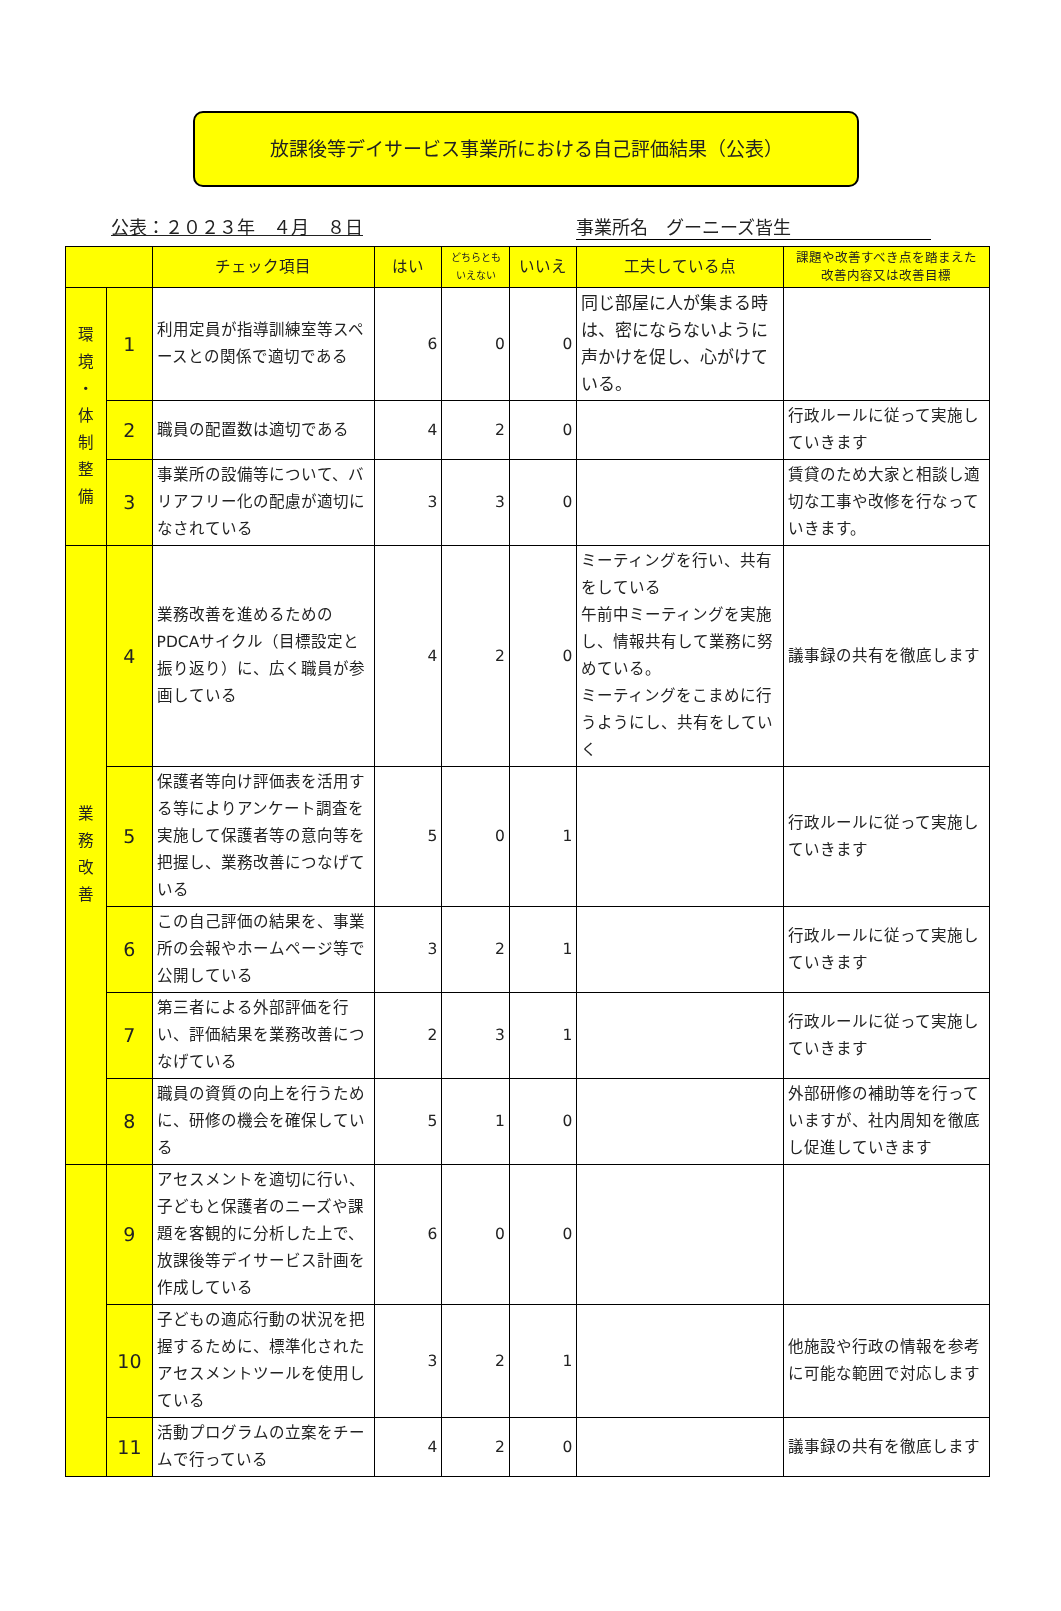放課後等デイサービス事業所における自己評価結果（公表）
公表：２０２３年　４月　８日 事業所名　グーニーズ皆生
| | | チェック項目 | はい | どちらとも いえない | いいえ | 工夫している点 | 課題や改善すべき点を踏まえた 改善内容又は改善目標 |
| --- | --- | --- | --- | --- | --- | --- | --- |
| 環 境 ・ 体 制 整 備 | 1 | 利用定員が指導訓練室等スペースとの関係で適切である | 6 | 0 | 0 | 同じ部屋に人が集まる時は、密にならないように声かけを促し、心がけている。 | |
| | 2 | 職員の配置数は適切である | 4 | 2 | 0 | | 行政ルールに従って実施していきます |
| | 3 | 事業所の設備等について、バリアフリー化の配慮が適切になされている | 3 | 3 | 0 | | 賃貸のため大家と相談し適切な工事や改修を行なっていきます。 |
| 業 務 改 善 | 4 | 業務改善を進めるためのPDCAサイクル（目標設定と振り返り）に、広く職員が参画している | 4 | 2 | 0 | ミーティングを行い、共有をしている 午前中ミーティングを実施し、情報共有して業務に努めている。 ミーティングをこまめに行うようにし、共有をしていく | 議事録の共有を徹底します |
| | 5 | 保護者等向け評価表を活用する等によりアンケート調査を実施して保護者等の意向等を把握し、業務改善につなげている | 5 | 0 | 1 | | 行政ルールに従って実施していきます |
| | 6 | この自己評価の結果を、事業所の会報やホームページ等で公開している | 3 | 2 | 1 | | 行政ルールに従って実施していきます |
| | 7 | 第三者による外部評価を行い、評価結果を業務改善につなげている | 2 | 3 | 1 | | 行政ルールに従って実施していきます |
| | 8 | 職員の資質の向上を行うために、研修の機会を確保している | 5 | 1 | 0 | | 外部研修の補助等を行っていますが、社内周知を徹底し促進していきます |
| | 9 | アセスメントを適切に行い、子どもと保護者のニーズや課題を客観的に分析した上で、放課後等デイサービス計画を作成している | 6 | 0 | 0 | | |
| | 10 | 子どもの適応行動の状況を把握するために、標準化されたアセスメントツールを使用している | 3 | 2 | 1 | | 他施設や行政の情報を参考に可能な範囲で対応します |
| | 11 | 活動プログラムの立案をチームで行っている | 4 | 2 | 0 | | 議事録の共有を徹底します |